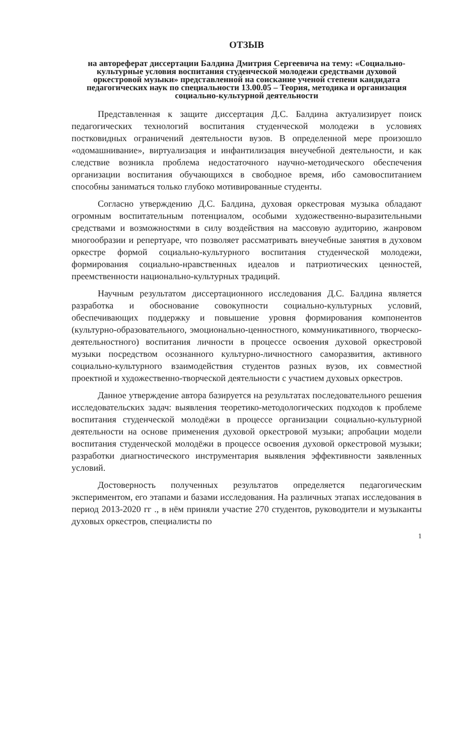ОТЗЫВ
на автореферат диссертации Балдина Дмитрия Сергеевича на тему: «Социально-культурные условия воспитания студенческой молодежи средствами духовой оркестровой музыки» представленной на соискание ученой степени кандидата педагогических наук по специальности 13.00.05 – Теория, методика и организация социально-культурной деятельности
Представленная к защите диссертация Д.С. Балдина актуализирует поиск педагогических технологий воспитания студенческой молодежи в условиях постковидных ограничений деятельности вузов. В определенной мере произошло «одомашнивание», виртуализация и инфантилизация внеучебной деятельности, и как следствие возникла проблема недостаточного научно-методического обеспечения организации воспитания обучающихся в свободное время, ибо самовоспитанием способны заниматься только глубоко мотивированные студенты.
Согласно утверждению Д.С. Балдина, духовая оркестровая музыка обладают огромным воспитательным потенциалом, особыми художественно-выразительными средствами и возможностями в силу воздействия на массовую аудиторию, жанровом многообразии и репертуаре, что позволяет рассматривать внеучебные занятия в духовом оркестре формой социально-культурного воспитания студенческой молодежи, формирования социально-нравственных идеалов и патриотических ценностей, преемственности национально-культурных традиций.
Научным результатом диссертационного исследования Д.С. Балдина является разработка и обоснование совокупности социально-культурных условий, обеспечивающих поддержку и повышение уровня формирования компонентов (культурно-образовательного, эмоционально-ценностного, коммуникативного, творческо-деятельностного) воспитания личности в процессе освоения духовой оркестровой музыки посредством осознанного культурно-личностного саморазвития, активного социально-культурного взаимодействия студентов разных вузов, их совместной проектной и художественно-творческой деятельности с участием духовых оркестров.
Данное утверждение автора базируется на результатах последовательного решения исследовательских задач: выявления теоретико-методологических подходов к проблеме воспитания студенческой молодёжи в процессе организации социально-культурной деятельности на основе применения духовой оркестровой музыки; апробации модели воспитания студенческой молодёжи в процессе освоения духовой оркестровой музыки; разработки диагностического инструментария выявления эффективности заявленных условий.
Достоверность полученных результатов определяется педагогическим экспериментом, его этапами и базами исследования. На различных этапах исследования в период 2013-2020 гг ., в нём приняли участие 270 студентов, руководители и музыканты духовых оркестров, специалисты по
1